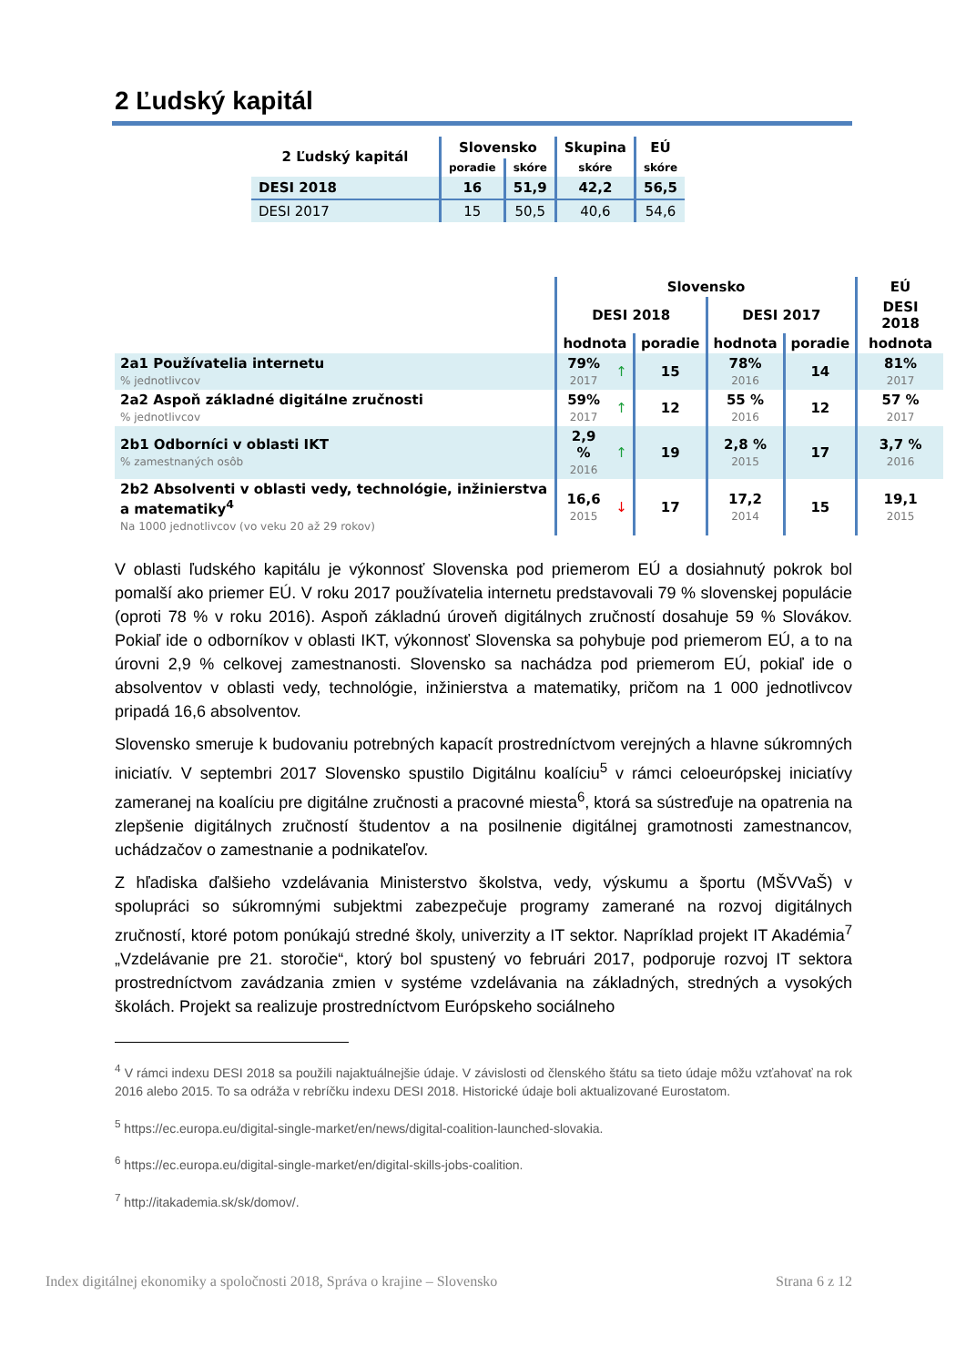2 Ľudský kapitál
| 2 Ľudský kapitál | Slovensko | | Skupina | EÚ |
| --- | --- | --- | --- | --- |
| | poradie | skóre | skóre | skóre |
| DESI 2018 | 16 | 51,9 | 42,2 | 56,5 |
| DESI 2017 | 15 | 50,5 | 40,6 | 54,6 |
| | Slovensko | | | | | EÚ |
| --- | --- | --- | --- | --- | --- | --- |
| | DESI 2018 | | | DESI 2017 | | DESI 2018 |
| | hodnota | | poradie | hodnota | poradie | hodnota |
| 2a1 Používatelia internetu % jednotlivcov | 79% 2017 | ↑ | 15 | 78% 2016 | 14 | 81% 2017 |
| 2a2 Aspoň základné digitálne zručnosti % jednotlivcov | 59% 2017 | ↑ | 12 | 55 % 2016 | 12 | 57 % 2017 |
| 2b1 Odborníci v oblasti IKT % zamestnaných osôb | 2,9 % 2016 | ↑ | 19 | 2,8 % 2015 | 17 | 3,7 % 2016 |
| 2b2 Absolventi v oblasti vedy, technológie, inžinierstva a matematiky<sup>4</sup> Na 1000 jednotlivcov (vo veku 20 až 29 rokov) | 16,6 2015 | ↓ | 17 | 17,2 2014 | 15 | 19,1 2015 |
V oblasti ľudského kapitálu je výkonnosť Slovenska pod priemerom EÚ a dosiahnutý pokrok bol pomalší ako priemer EÚ. V roku 2017 používatelia internetu predstavovali 79 % slovenskej populácie (oproti 78 % v roku 2016). Aspoň základnú úroveň digitálnych zručností dosahuje 59 % Slovákov. Pokiaľ ide o odborníkov v oblasti IKT, výkonnosť Slovenska sa pohybuje pod priemerom EÚ, a to na úrovni 2,9 % celkovej zamestnanosti. Slovensko sa nachádza pod priemerom EÚ, pokiaľ ide o absolventov v oblasti vedy, technológie, inžinierstva a matematiky, pričom na 1 000 jednotlivcov pripadá 16,6 absolventov.
Slovensko smeruje k budovaniu potrebných kapacít prostredníctvom verejných a hlavne súkromných iniciatív. V septembri 2017 Slovensko spustilo Digitálnu koalíciu<sup>5</sup> v rámci celoeurópskej iniciatívy zameranej na koalíciu pre digitálne zručnosti a pracovné miesta<sup>6</sup>, ktorá sa sústreďuje na opatrenia na zlepšenie digitálnych zručností študentov a na posilnenie digitálnej gramotnosti zamestnancov, uchádzačov o zamestnanie a podnikateľov.
Z hľadiska ďalšieho vzdelávania Ministerstvo školstva, vedy, výskumu a športu (MŠVVaŠ) v spolupráci so súkromnými subjektmi zabezpečuje programy zamerané na rozvoj digitálnych zručností, ktoré potom ponúkajú stredné školy, univerzity a IT sektor. Napríklad projekt IT Akadémia<sup>7</sup> „Vzdelávanie pre 21. storočie“, ktorý bol spustený vo februári 2017, podporuje rozvoj IT sektora prostredníctvom zavádzania zmien v systéme vzdelávania na základných, stredných a vysokých školách. Projekt sa realizuje prostredníctvom Európskeho sociálneho
<sup>4</sup> V rámci indexu DESI 2018 sa použili najaktuálnejšie údaje. V závislosti od členského štátu sa tieto údaje môžu vzťahovať na rok 2016 alebo 2015. To sa odráža v rebríčku indexu DESI 2018. Historické údaje boli aktualizované Eurostatom.
<sup>5</sup> https://ec.europa.eu/digital-single-market/en/news/digital-coalition-launched-slovakia.
<sup>6</sup> https://ec.europa.eu/digital-single-market/en/digital-skills-jobs-coalition.
<sup>7</sup> http://itakademia.sk/sk/domov/.
Index digitálnej ekonomiky a spoločnosti 2018, Správa o krajine – Slovensko Strana 6 z 12